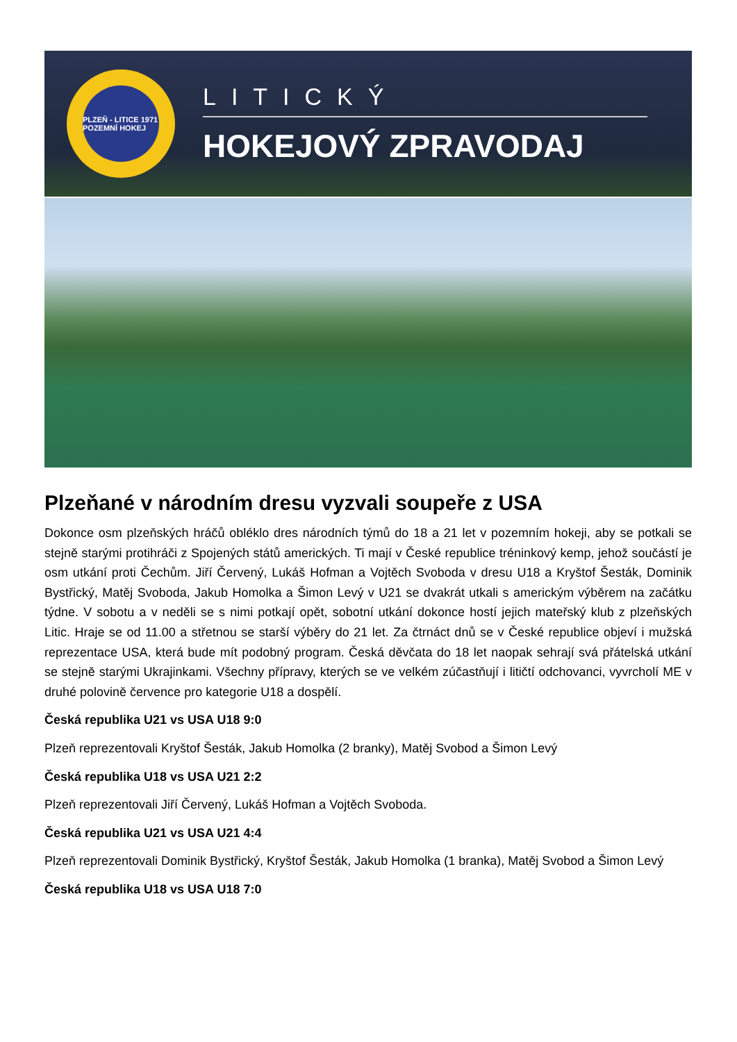PLZEŇ - LITICE 1971 POZEMNÍ HOKEJ
LITICKÝ
HOKEJOVÝ ZPRAVODAJ
Plzeňané v národním dresu vyzvali soupeře z USA
Dokonce osm plzeňských hráčů obléklo dres národních týmů do 18 a 21 let v pozemním hokeji, aby se potkali se stejně starými protihráči z Spojených států amerických. Ti mají v České republice tréninkový kemp, jehož součástí je osm utkání proti Čechům. Jiří Červený, Lukáš Hofman a Vojtěch Svoboda v dresu U18 a Kryštof Šesták, Dominik Bystřický, Matěj Svoboda, Jakub Homolka a Šimon Levý v U21 se dvakrát utkali s americkým výběrem na začátku týdne. V sobotu a v neděli se s nimi potkají opět, sobotní utkání dokonce hostí jejich mateřský klub z plzeňských Litic. Hraje se od 11.00 a střetnou se starší výběry do 21 let. Za čtrnáct dnů se v České republice objeví i mužská reprezentace USA, která bude mít podobný program. Česká děvčata do 18 let naopak sehrají svá přátelská utkání se stejně starými Ukrajinkami. Všechny přípravy, kterých se ve velkém zúčastňují i litičtí odchovanci, vyvrcholí ME v druhé polovině července pro kategorie U18 a dospělí.
Česká republika U21 vs USA U18 9:0
Plzeň reprezentovali Kryštof Šesták, Jakub Homolka (2 branky), Matěj Svobod a Šimon Levý
Česká republika U18 vs USA U21 2:2
Plzeň reprezentovali Jiří Červený, Lukáš Hofman a Vojtěch Svoboda.
Česká republika U21 vs USA U21 4:4
Plzeň reprezentovali Dominik Bystřický, Kryštof Šesták, Jakub Homolka (1 branka), Matěj Svobod a Šimon Levý
Česká republika U18 vs USA U18 7:0